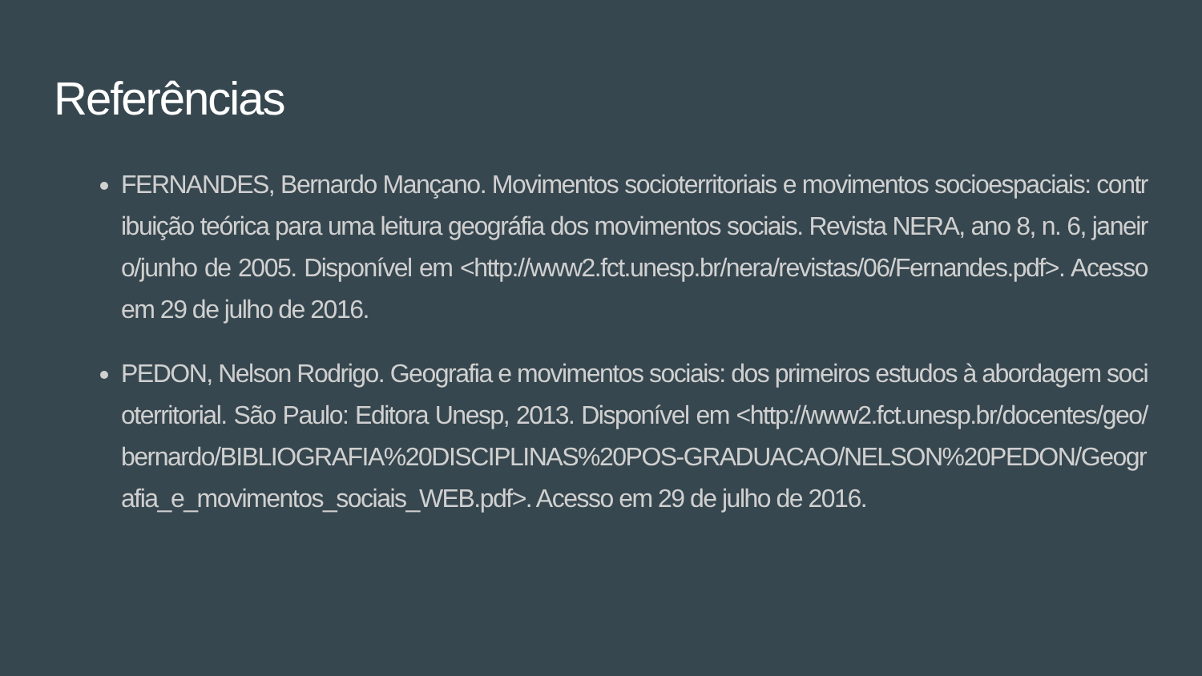Referências
FERNANDES, Bernardo Mançano. Movimentos socioterritoriais e movimentos socioespaciais: contribuição teórica para uma leitura geográfia dos movimentos sociais. Revista NERA, ano 8, n. 6, janeiro/junho de 2005. Disponível em <http://www2.fct.unesp.br/nera/revistas/06/Fernandes.pdf>. Acesso em 29 de julho de 2016.
PEDON, Nelson Rodrigo. Geografia e movimentos sociais: dos primeiros estudos à abordagem socioterritorial. São Paulo: Editora Unesp, 2013. Disponível em <http://www2.fct.unesp.br/docentes/geo/bernardo/BIBLIOGRAFIA%20DISCIPLINAS%20POS-GRADUACAO/NELSON%20PEDON/Geografia_e_movimentos_sociais_WEB.pdf>. Acesso em 29 de julho de 2016.